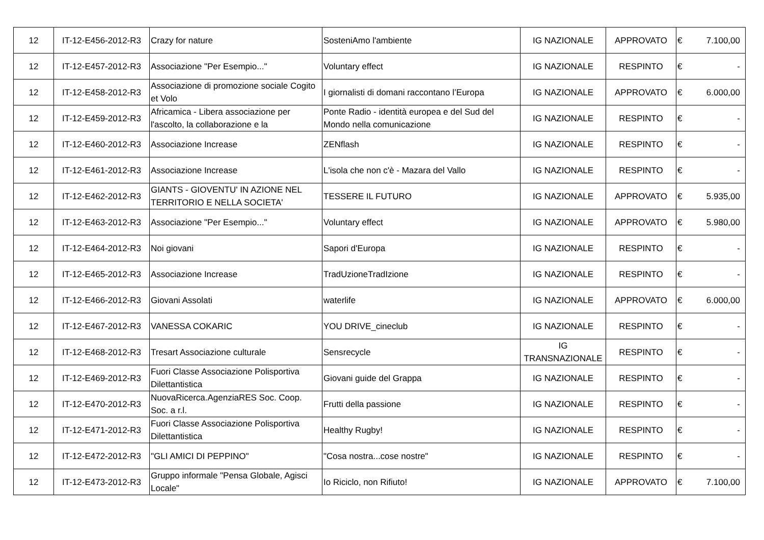| 12 | IT-12-E456-2012-R3 | Crazy for nature | SosteniAmo l'ambiente | IG NAZIONALE | APPROVATO | € | 7.100,00 |
| 12 | IT-12-E457-2012-R3 | Associazione "Per Esempio..." | Voluntary effect | IG NAZIONALE | RESPINTO | € | - |
| 12 | IT-12-E458-2012-R3 | Associazione di promozione sociale Cogito et Volo | I giornalisti di domani raccontano l’Europa | IG NAZIONALE | APPROVATO | € | 6.000,00 |
| 12 | IT-12-E459-2012-R3 | Africamica - Libera associazione per l'ascolto, la collaborazione e la | Ponte Radio - identità europea e del Sud del Mondo nella comunicazione | IG NAZIONALE | RESPINTO | € | - |
| 12 | IT-12-E460-2012-R3 | Associazione Increase | ZENflash | IG NAZIONALE | RESPINTO | € | - |
| 12 | IT-12-E461-2012-R3 | Associazione Increase | L'isola che non c'è - Mazara del Vallo | IG NAZIONALE | RESPINTO | € | - |
| 12 | IT-12-E462-2012-R3 | GIANTS - GIOVENTU' IN AZIONE NEL TERRITORIO E NELLA SOCIETA' | TESSERE IL FUTURO | IG NAZIONALE | APPROVATO | € | 5.935,00 |
| 12 | IT-12-E463-2012-R3 | Associazione "Per Esempio..." | Voluntary effect | IG NAZIONALE | APPROVATO | € | 5.980,00 |
| 12 | IT-12-E464-2012-R3 | Noi giovani | Sapori d'Europa | IG NAZIONALE | RESPINTO | € | - |
| 12 | IT-12-E465-2012-R3 | Associazione Increase | TradUzioneTradIzione | IG NAZIONALE | RESPINTO | € | - |
| 12 | IT-12-E466-2012-R3 | Giovani Assolati | waterlife | IG NAZIONALE | APPROVATO | € | 6.000,00 |
| 12 | IT-12-E467-2012-R3 | VANESSA COKARIC | YOU DRIVE_cineclub | IG NAZIONALE | RESPINTO | € | - |
| 12 | IT-12-E468-2012-R3 | Tresart Associazione culturale | Sensrecycle | IG TRANSNAZIONALE | RESPINTO | € | - |
| 12 | IT-12-E469-2012-R3 | Fuori Classe Associazione Polisportiva Dilettantistica | Giovani guide del Grappa | IG NAZIONALE | RESPINTO | € | - |
| 12 | IT-12-E470-2012-R3 | NuovaRicerca.AgenziaRES Soc. Coop. Soc. a r.l. | Frutti della passione | IG NAZIONALE | RESPINTO | € | - |
| 12 | IT-12-E471-2012-R3 | Fuori Classe Associazione Polisportiva Dilettantistica | Healthy Rugby! | IG NAZIONALE | RESPINTO | € | - |
| 12 | IT-12-E472-2012-R3 | "GLI AMICI DI PEPPINO" | "Cosa nostra...cose nostre" | IG NAZIONALE | RESPINTO | € | - |
| 12 | IT-12-E473-2012-R3 | Gruppo informale "Pensa Globale, Agisci Locale" | Io Riciclo, non Rifiuto! | IG NAZIONALE | APPROVATO | € | 7.100,00 |